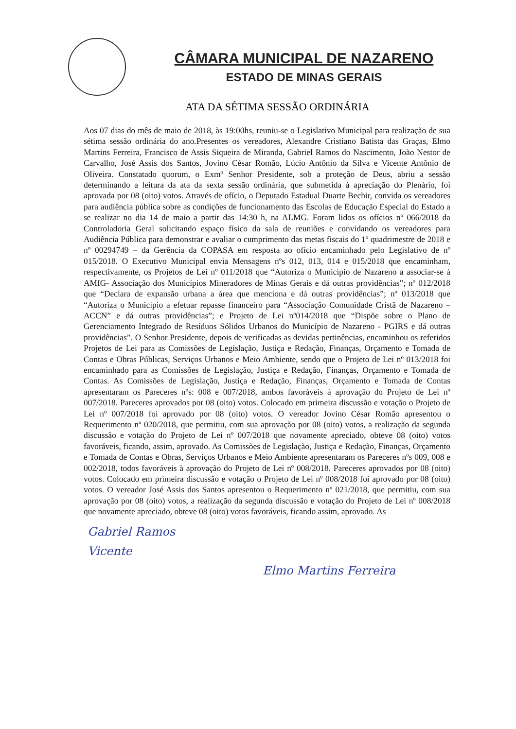CÂMARA MUNICIPAL DE NAZARENO
ESTADO DE MINAS GERAIS
ATA DA SÉTIMA SESSÃO ORDINÁRIA
Aos 07 dias do mês de maio de 2018, às 19:00hs, reuniu-se o Legislativo Municipal para realização de sua sétima sessão ordinária do ano.Presentes os vereadores, Alexandre Cristiano Batista das Graças, Elmo Martins Ferreira, Francisco de Assis Siqueira de Miranda, Gabriel Ramos do Nascimento, João Nestor de Carvalho, José Assis dos Santos, Jovino César Romão, Lúcio Antônio da Silva e Vicente Antônio de Oliveira. Constatado quorum, o Exmº Senhor Presidente, sob a proteção de Deus, abriu a sessão determinando a leitura da ata da sexta sessão ordinária, que submetida à apreciação do Plenário, foi aprovada por 08 (oito) votos. Através de ofício, o Deputado Estadual Duarte Bechir, convida os vereadores para audiência pública sobre as condições de funcionamento das Escolas de Educação Especial do Estado a se realizar no dia 14 de maio a partir das 14:30 h, na ALMG. Foram lidos os ofícios nº 066/2018 da Controladoria Geral solicitando espaço físico da sala de reuniões e convidando os vereadores para Audiência Pública para demonstrar e avaliar o cumprimento das metas fiscais do 1º quadrimestre de 2018 e nº 00294749 – da Gerência da COPASA em resposta ao ofício encaminhado pelo Legislativo de nº 015/2018. O Executivo Municipal envia Mensagens nºs 012, 013, 014 e 015/2018 que encaminham, respectivamente, os Projetos de Lei nº 011/2018 que “Autoriza o Município de Nazareno a associar-se à AMIG- Associação dos Municípios Mineradores de Minas Gerais e dá outras providências”; nº 012/2018 que “Declara de expansão urbana a área que menciona e dá outras providências”; nº 013/2018 que “Autoriza o Município a efetuar repasse financeiro para “Associação Comunidade Cristã de Nazareno – ACCN” e dá outras providências”; e Projeto de Lei nº014/2018 que “Dispõe sobre o Plano de Gerenciamento Integrado de Resíduos Sólidos Urbanos do Município de Nazareno - PGIRS e dá outras providências”. O Senhor Presidente, depois de verificadas as devidas pertinências, encaminhou os referidos Projetos de Lei para as Comissões de Legislação, Justiça e Redação, Finanças, Orçamento e Tomada de Contas e Obras Públicas, Serviços Urbanos e Meio Ambiente, sendo que o Projeto de Lei nº 013/2018 foi encaminhado para as Comissões de Legislação, Justiça e Redação, Finanças, Orçamento e Tomada de Contas. As Comissões de Legislação, Justiça e Redação, Finanças, Orçamento e Tomada de Contas apresentaram os Pareceres nºs: 008 e 007/2018, ambos favoráveis à aprovação do Projeto de Lei nº 007/2018. Pareceres aprovados por 08 (oito) votos. Colocado em primeira discussão e votação o Projeto de Lei nº 007/2018 foi aprovado por 08 (oito) votos. O vereador Jovino César Romão apresentou o Requerimento nº 020/2018, que permitiu, com sua aprovação por 08 (oito) votos, a realização da segunda discussão e votação do Projeto de Lei nº 007/2018 que novamente apreciado, obteve 08 (oito) votos favoráveis, ficando, assim, aprovado. As Comissões de Legislação, Justiça e Redação, Finanças, Orçamento e Tomada de Contas e Obras, Serviços Urbanos e Meio Ambiente apresentaram os Pareceres nºs 009, 008 e 002/2018, todos favoráveis à aprovação do Projeto de Lei nº 008/2018. Pareceres aprovados por 08 (oito) votos. Colocado em primeira discussão e votação o Projeto de Lei nº 008/2018 foi aprovado por 08 (oito) votos. O vereador José Assis dos Santos apresentou o Requerimento nº 021/2018, que permitiu, com sua aprovação por 08 (oito) votos, a realização da segunda discussão e votação do Projeto de Lei nº 008/2018 que novamente apreciado, obteve 08 (oito) votos favoráveis, ficando assim, aprovado. As
Gabriel Ramos
Vicente
Elmo Martins Ferreira